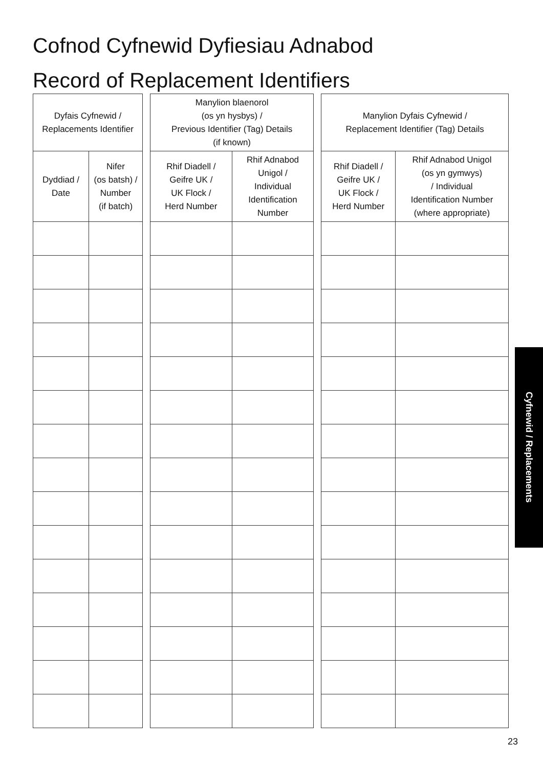Cofnod Cyfnewid Dyfiesiau Adnabod
Record of Replacement Identifiers
| Dyfais Cyfnewid / Replacements Identifier | | | Manylion blaenorol (os yn hysbys) / Previous Identifier (Tag) Details (if known) | | | Manylion Dyfais Cyfnewid / Replacement Identifier (Tag) Details | |
| --- | --- | --- | --- | --- | --- | --- | --- |
| Dyddiad / Date | Nifer (os batsh) / Number (if batch) | | Rhif Diadell / Geifre UK / UK Flock / Herd Number | Rhif Adnabod Unigol / Individual Identification Number | | Rhif Diadell / Geifre UK / UK Flock / Herd Number | Rhif Adnabod Unigol (os yn gymwys) / Individual Identification Number (where appropriate) |
Cyfnewid / Replacements
23